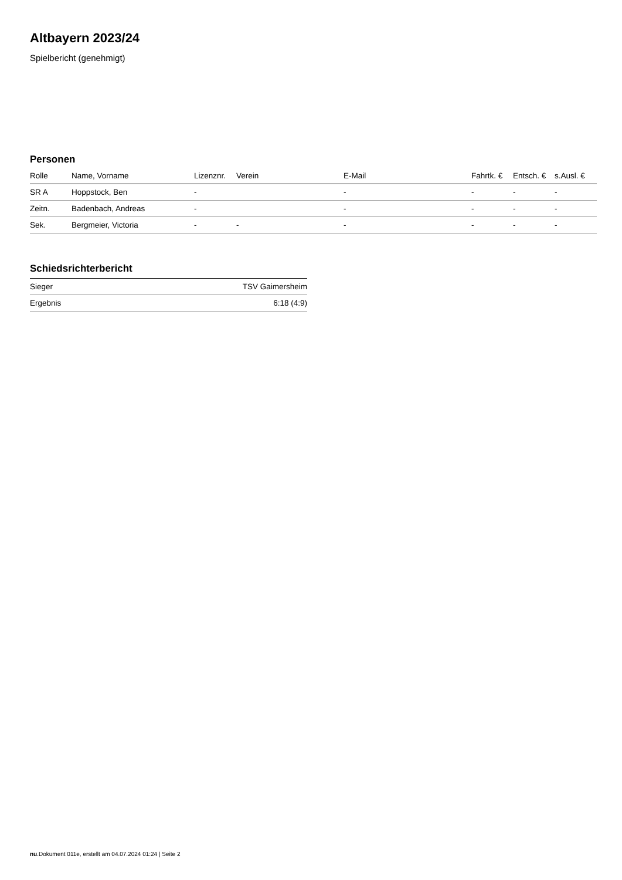Altbayern 2023/24
Spielbericht (genehmigt)
Personen
| Rolle | Name, Vorname | Lizenznr. | Verein | E-Mail | Fahrtk. € | Entsch. € | s.Ausl. € |
| --- | --- | --- | --- | --- | --- | --- | --- |
| SR A | Hoppstock, Ben | - | | - | - | - | - |
| Zeitn. | Badenbach, Andreas | - | | - | - | - | - |
| Sek. | Bergmeier, Victoria | - | - | - | - | - | - |
Schiedsrichterbericht
| Sieger | TSV Gaimersheim |
| Ergebnis | 6:18 (4:9) |
nu.Dokument 011e, erstellt am 04.07.2024 01:24 | Seite 2